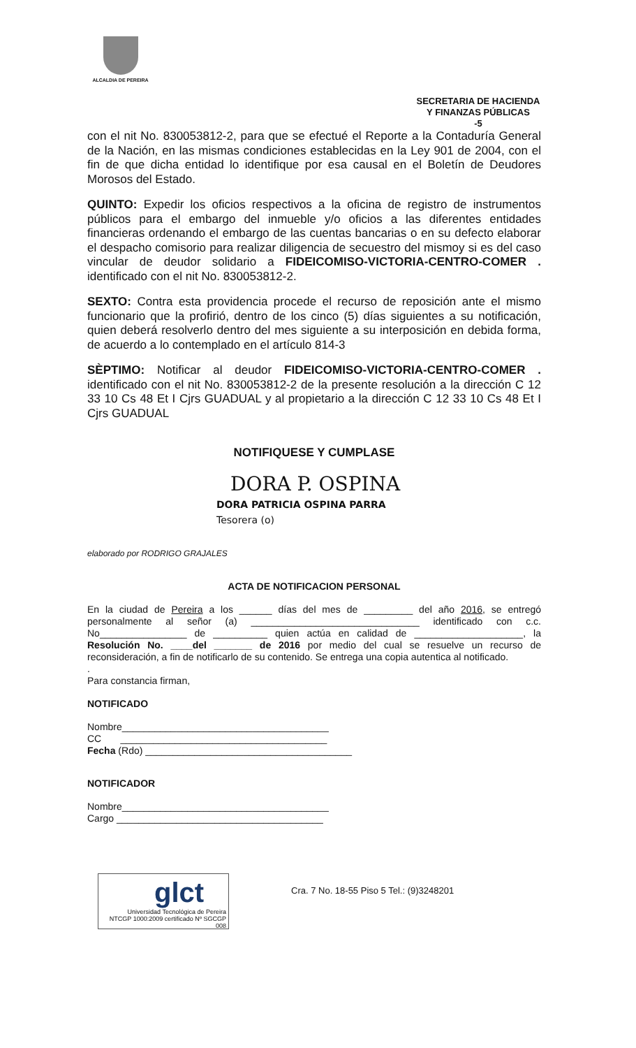ALCALDIA DE PEREIRA
SECRETARIA DE HACIENDA
Y FINANZAS PÚBLICAS
-5
con el nit No. 830053812-2, para que se efectué el Reporte a la Contaduría General de la Nación, en las mismas condiciones establecidas en la Ley 901 de 2004, con el fin de que dicha entidad lo identifique por esa causal en el Boletín de Deudores Morosos del Estado.
QUINTO: Expedir los oficios respectivos a la oficina de registro de instrumentos públicos para el embargo del inmueble y/o oficios a las diferentes entidades financieras ordenando el embargo de las cuentas bancarias o en su defecto elaborar el despacho comisorio para realizar diligencia de secuestro del mismoy si es del caso vincular de deudor solidario a FIDEICOMISO-VICTORIA-CENTRO-COMER . identificado con el nit No. 830053812-2.
SEXTO: Contra esta providencia procede el recurso de reposición ante el mismo funcionario que la profirió, dentro de los cinco (5) días siguientes a su notificación, quien deberá resolverlo dentro del mes siguiente a su interposición en debida forma, de acuerdo a lo contemplado en el artículo 814-3
SÈPTIMO: Notificar al deudor FIDEICOMISO-VICTORIA-CENTRO-COMER . identificado con el nit No. 830053812-2 de la presente resolución a la dirección C 12 33 10 Cs 48 Et I Cjrs GUADUAL y al propietario a la dirección C 12 33 10 Cs 48 Et I Cjrs GUADUAL
NOTIFIQUESE Y CUMPLASE
DORA P. OSPINA
DORA PATRICIA OSPINA PARRA
Tesorera (o)
elaborado por RODRIGO GRAJALES
ACTA DE NOTIFICACION PERSONAL
En la ciudad de Pereira a los ______ días del mes de _________ del año 2016, se entregó personalmente al señor (a) _______________________________ identificado con c.c. No________________ de __________ quien actúa en calidad de ____________________, la Resolución No. ____del _______ de 2016 por medio del cual se resuelve un recurso de reconsideración, a fin de notificarlo de su contenido. Se entrega una copia autentica al notificado.
.
Para constancia firman,
NOTIFICADO
Nombre______________________________________
CC ______________________________________
Fecha (Rdo) ______________________________________
NOTIFICADOR
Nombre______________________________________
Cargo ______________________________________
glct
Universidad Tecnológica de Pereira
NTCGP 1000:2009 certificado Nº SGCGP 008
Cra. 7 No. 18-55 Piso 5 Tel.: (9)3248201